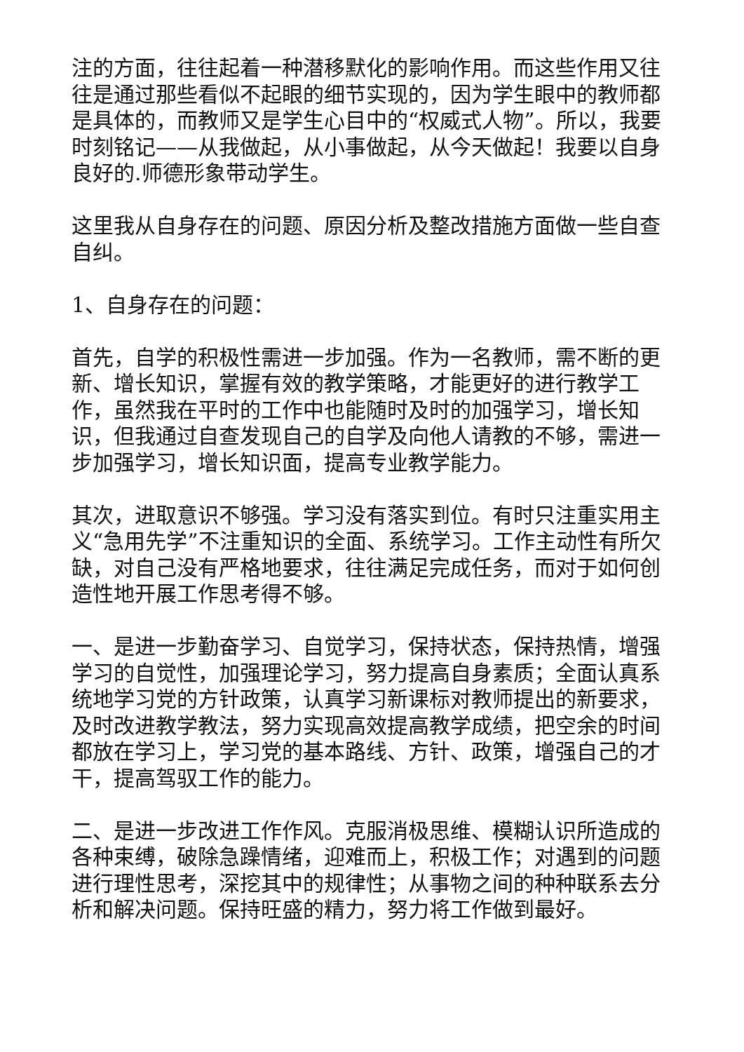注的方面，往往起着一种潜移默化的影响作用。而这些作用又往往是通过那些看似不起眼的细节实现的，因为学生眼中的教师都是具体的，而教师又是学生心目中的“权威式人物”。所以，我要时刻铭记——从我做起，从小事做起，从今天做起！我要以自身良好的.师德形象带动学生。
这里我从自身存在的问题、原因分析及整改措施方面做一些自查自纠。
1、自身存在的问题：
首先，自学的积极性需进一步加强。作为一名教师，需不断的更新、增长知识，掌握有效的教学策略，才能更好的进行教学工作，虽然我在平时的工作中也能随时及时的加强学习，增长知识，但我通过自查发现自己的自学及向他人请教的不够，需进一步加强学习，增长知识面，提高专业教学能力。
其次，进取意识不够强。学习没有落实到位。有时只注重实用主义“急用先学”不注重知识的全面、系统学习。工作主动性有所欠缺，对自己没有严格地要求，往往满足完成任务，而对于如何创造性地开展工作思考得不够。
一、是进一步勤奋学习、自觉学习，保持状态，保持热情，增强学习的自觉性，加强理论学习，努力提高自身素质；全面认真系统地学习党的方针政策，认真学习新课标对教师提出的新要求，及时改进教学教法，努力实现高效提高教学成绩，把空余的时间都放在学习上，学习党的基本路线、方针、政策，增强自己的才干，提高驾驭工作的能力。
二、是进一步改进工作作风。克服消极思维、模糊认识所造成的各种束缚，破除急躁情绪，迎难而上，积极工作；对遇到的问题进行理性思考，深挖其中的规律性；从事物之间的种种联系去分析和解决问题。保持旺盛的精力，努力将工作做到最好。